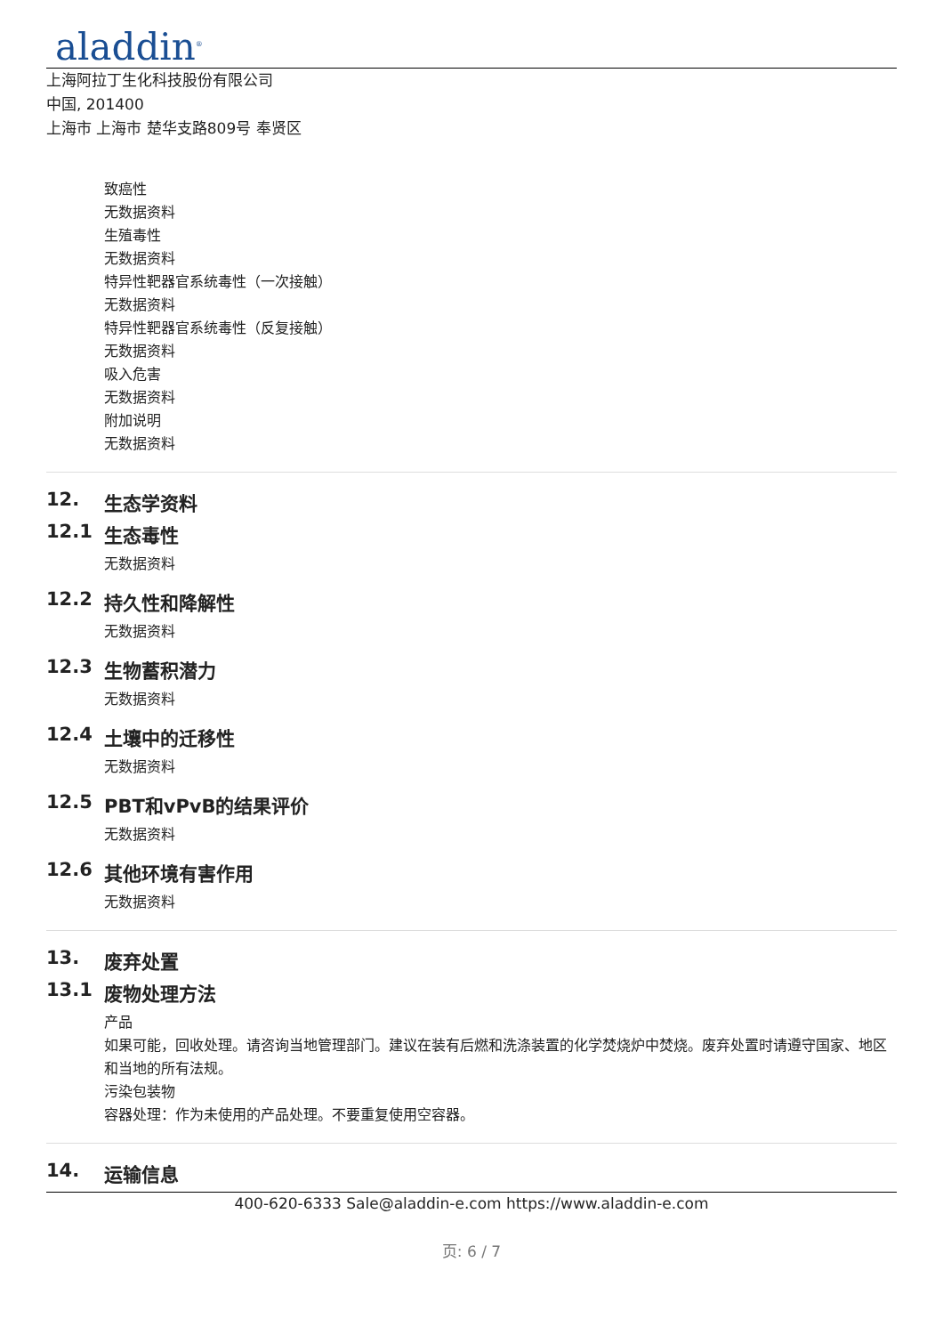aladdin<sup>®</sup>
上海阿拉丁生化科技股份有限公司
中国, 201400
上海市 上海市 楚华支路809号 奉贤区
致癌性
无数据资料
生殖毒性
无数据资料
特异性靶器官系统毒性（一次接触）
无数据资料
特异性靶器官系统毒性（反复接触）
无数据资料
吸入危害
无数据资料
附加说明
无数据资料
12. 生态学资料
12.1 生态毒性
无数据资料
12.2 持久性和降解性
无数据资料
12.3 生物蓄积潜力
无数据资料
12.4 土壤中的迁移性
无数据资料
12.5 PBT和vPvB的结果评价
无数据资料
12.6 其他环境有害作用
无数据资料
13. 废弃处置
13.1 废物处理方法
产品
如果可能，回收处理。请咨询当地管理部门。建议在装有后燃和洗涤装置的化学焚烧炉中焚烧。废弃处置时请遵守国家、地区和当地的所有法规。
污染包装物
容器处理：作为未使用的产品处理。不要重复使用空容器。
14. 运输信息
400-620-6333 Sale@aladdin-e.com https://www.aladdin-e.com
页: 6 / 7